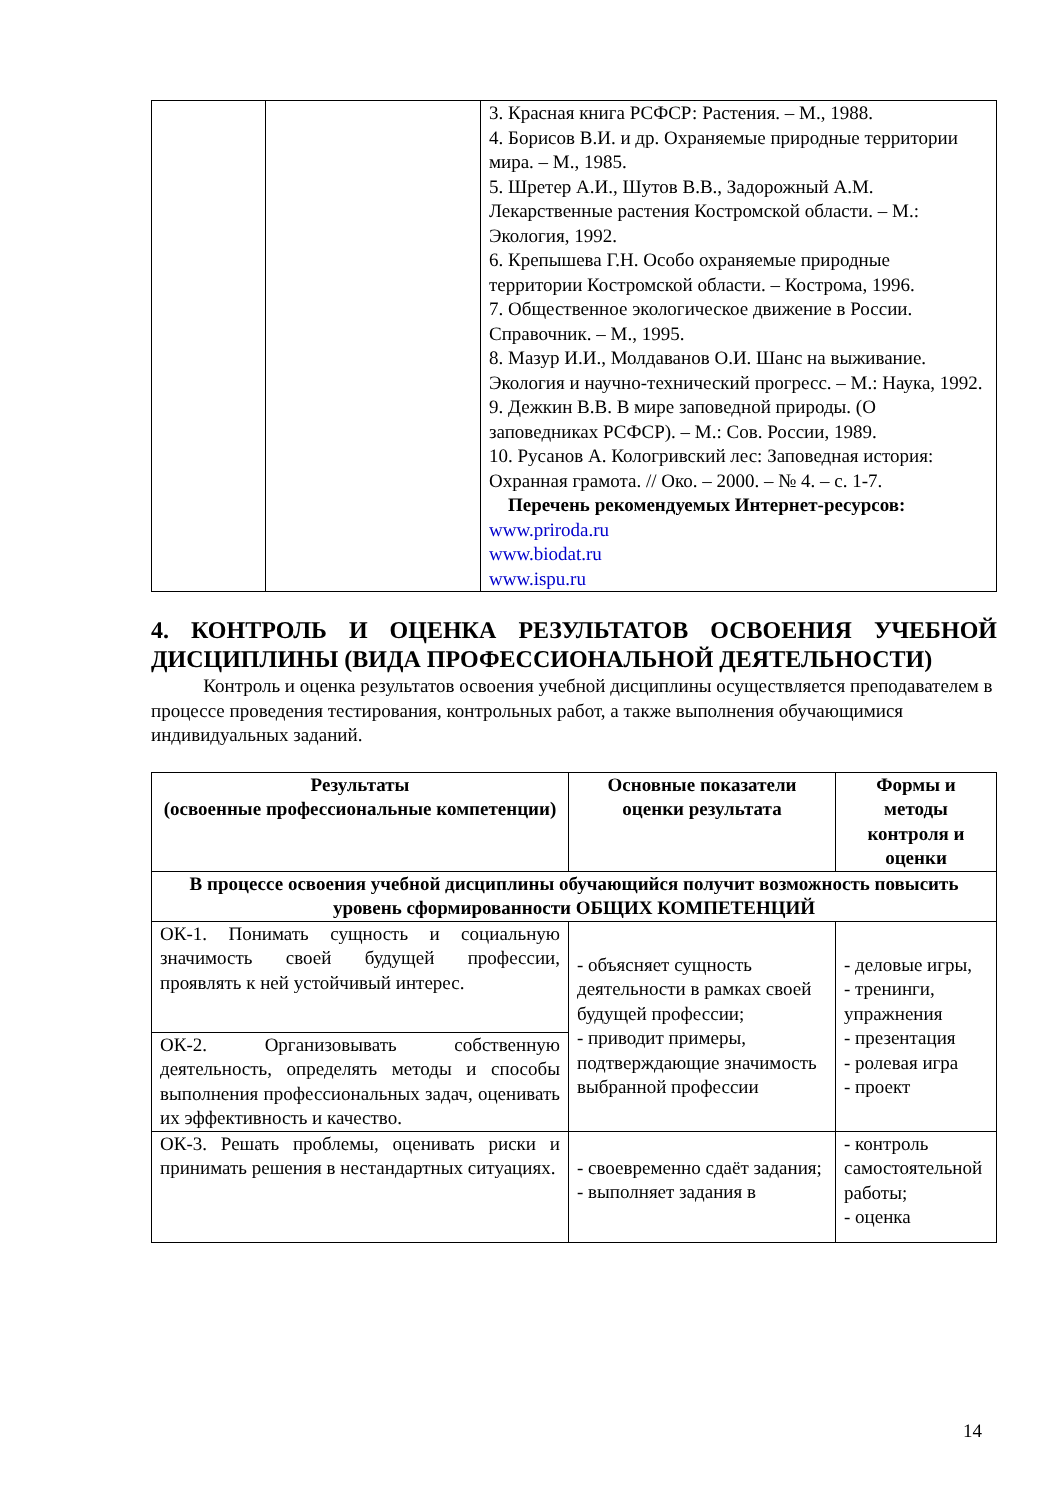| | | 3. Красная книга РСФСР: Растения. – М., 1988. 4. Борисов В.И. и др. Охраняемые природные территории мира. – М., 1985. 5. Шретер А.И., Шутов В.В., Задорожный А.М. Лекарственные растения Костромской области. – М.: Экология, 1992. 6. Крепышева Г.Н. Особо охраняемые природные территории Костромской области. – Кострома, 1996. 7. Общественное экологическое движение в России. Справочник. – М., 1995. 8. Мазур И.И., Молдаванов О.И. Шанс на выживание. Экология и научно-технический прогресс. – М.: Наука, 1992. 9. Дежкин В.В. В мире заповедной природы. (О заповедниках РСФСР). – М.: Сов. России, 1989. 10. Русанов А. Кологривский лес: Заповедная история: Охранная грамота. // Око. – 2000. – № 4. – с. 1-7. Перечень рекомендуемых Интернет-ресурсов: www.priroda.ru www.biodat.ru www.ispu.ru |
4. КОНТРОЛЬ И ОЦЕНКА РЕЗУЛЬТАТОВ ОСВОЕНИЯ УЧЕБНОЙ ДИСЦИПЛИНЫ (ВИДА ПРОФЕССИОНАЛЬНОЙ ДЕЯТЕЛЬНОСТИ)
Контроль и оценка результатов освоения учебной дисциплины осуществляется преподавателем в процессе проведения тестирования, контрольных работ, а также выполнения обучающимися индивидуальных заданий.
| Результаты (освоенные профессиональные компетенции) | Основные показатели оценки результата | Формы и методы контроля и оценки |
| --- | --- | --- |
| В процессе освоения учебной дисциплины обучающийся получит возможность повысить уровень сформированности ОБЩИХ КОМПЕТЕНЦИЙ | | |
| ОК-1. Понимать сущность и социальную значимость своей будущей профессии, проявлять к ней устойчивый интерес. | - объясняет сущность деятельности в рамках своей будущей профессии; - приводит примеры, подтверждающие значимость выбранной профессии | - деловые игры, - тренинги, упражнения - презентация - ролевая игра - проект |
| ОК-2. Организовывать собственную деятельность, определять методы и способы выполнения профессиональных задач, оценивать их эффективность и качество. | | |
| ОК-3. Решать проблемы, оценивать риски и принимать решения в нестандартных ситуациях. | - своевременно сдаёт задания; - выполняет задания в | - контроль самостоятельной работы; - оценка |
14